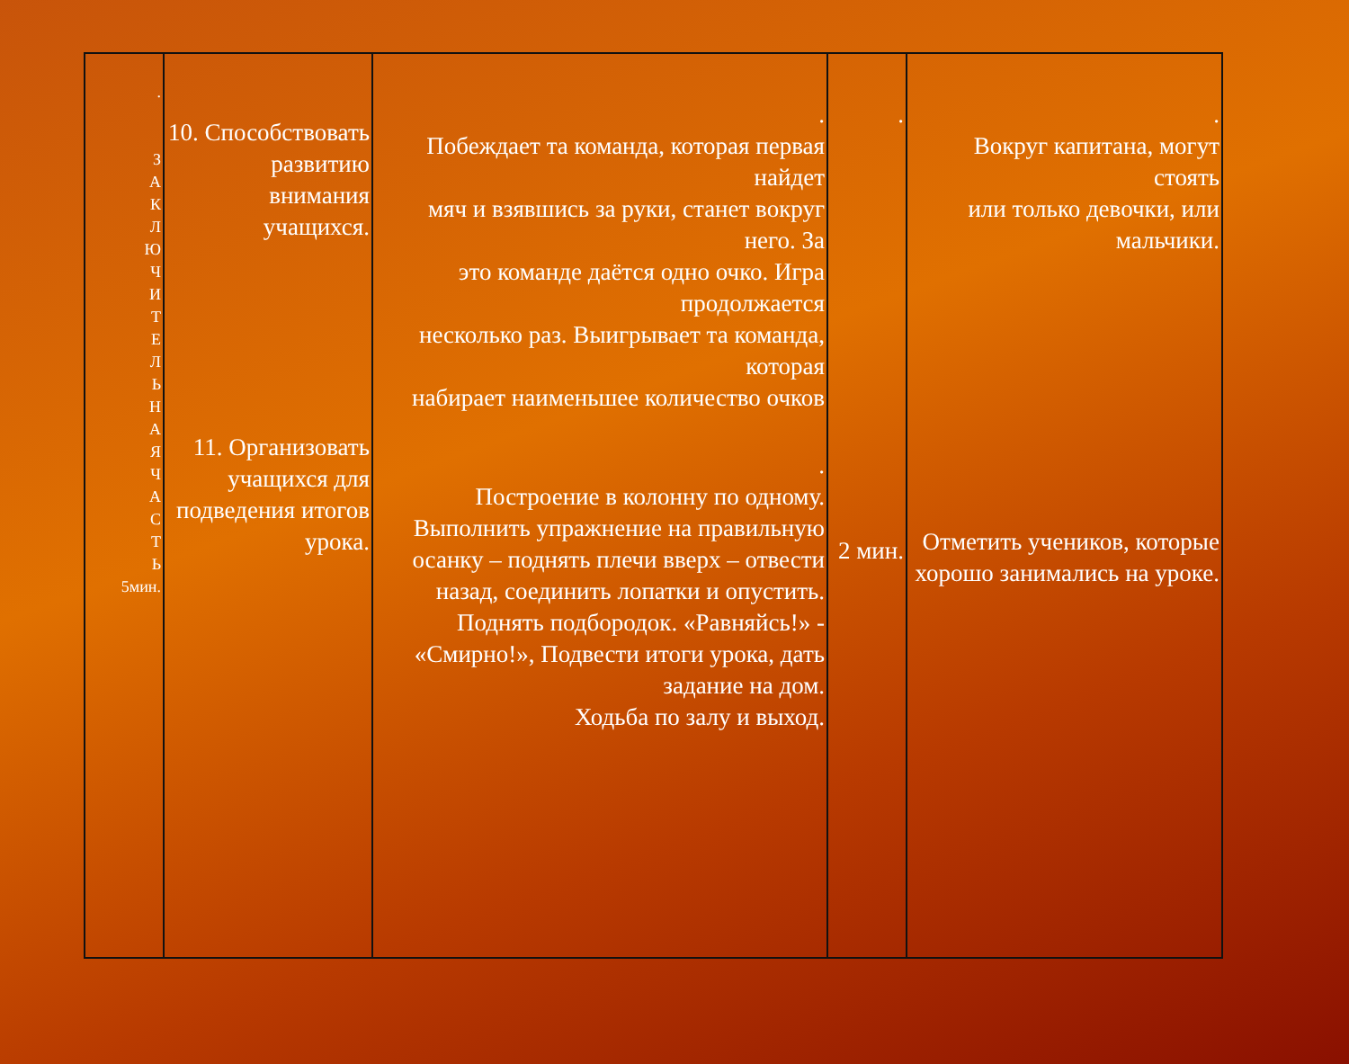| . З А К Л Ю Ч И Т Е Л Ь Н А Я Ч А С Т Ь 5мин. | 10. Способствовать развитию внимания учащихся. 11. Организовать учащихся для подведения итогов урока. | . Побеждает та команда, которая первая найдет мяч и взявшись за руки, станет вокруг него. За это команде даётся одно очко. Игра продолжается несколько раз. Выигрывает та команда, которая набирает наименьшее количество очков . Построение в колонну по одному. Выполнить упражнение на правильную осанку – поднять плечи вверх – отвести назад, соединить лопатки и опустить. Поднять подбородок. «Равняйсь!» - «Смирно!», Подвести итоги урока, дать задание на дом. Ходьба по залу и выход. | . 2 мин. | . Вокруг капитана, могут стоять или только девочки, или мальчики. Отметить учеников, которые хорошо занимались на уроке. |